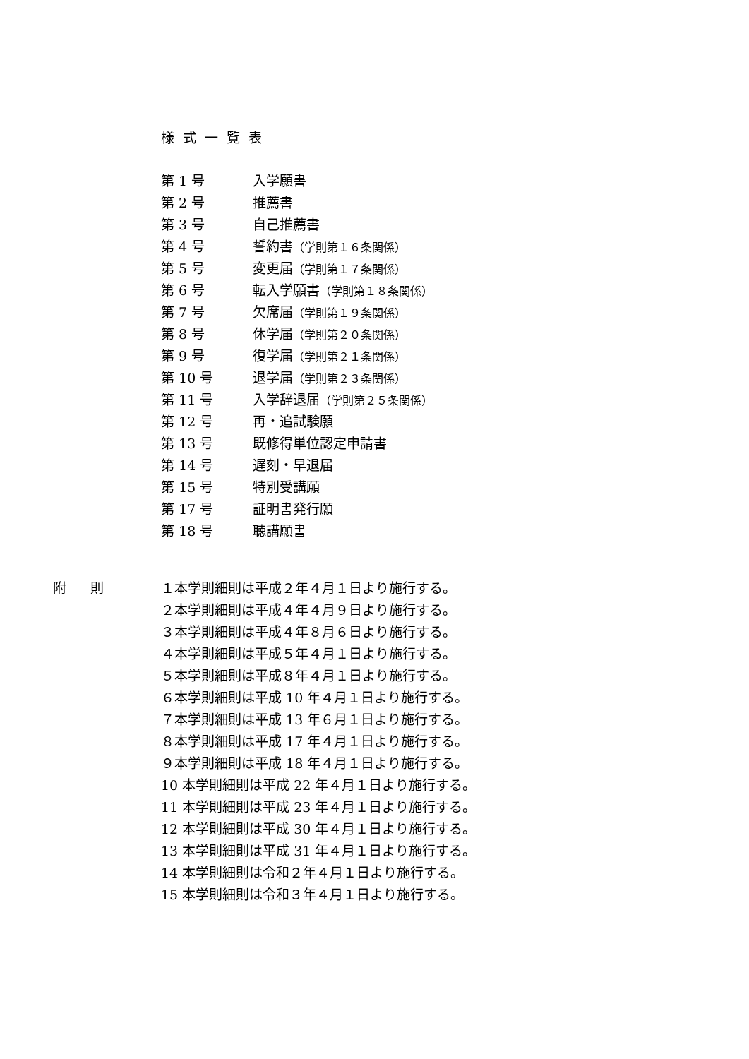様式一覧表
第 1 号 入学願書
第 2 号 推薦書
第 3 号 自己推薦書
第 4 号 誓約書（学則第１６条関係）
第 5 号 変更届（学則第１７条関係）
第 6 号 転入学願書（学則第１８条関係）
第 7 号 欠席届（学則第１９条関係）
第 8 号 休学届（学則第２０条関係）
第 9 号 復学届（学則第２１条関係）
第 10 号 退学届（学則第２３条関係）
第 11 号 入学辞退届（学則第２５条関係）
第 12 号 再・追試験願
第 13 号 既修得単位認定申請書
第 14 号 遅刻・早退届
第 15 号 特別受講願
第 17 号 証明書発行願
第 18 号 聴講願書
附 則
１本学則細則は平成２年４月１日より施行する。
２本学則細則は平成４年４月９日より施行する。
３本学則細則は平成４年８月６日より施行する。
４本学則細則は平成５年４月１日より施行する。
５本学則細則は平成８年４月１日より施行する。
６本学則細則は平成 10 年４月１日より施行する。
７本学則細則は平成 13 年６月１日より施行する。
８本学則細則は平成 17 年４月１日より施行する。
９本学則細則は平成 18 年４月１日より施行する。
10 本学則細則は平成 22 年４月１日より施行する。
11 本学則細則は平成 23 年４月１日より施行する。
12 本学則細則は平成 30 年４月１日より施行する。
13 本学則細則は平成 31 年４月１日より施行する。
14 本学則細則は令和２年４月１日より施行する。
15 本学則細則は令和３年４月１日より施行する。